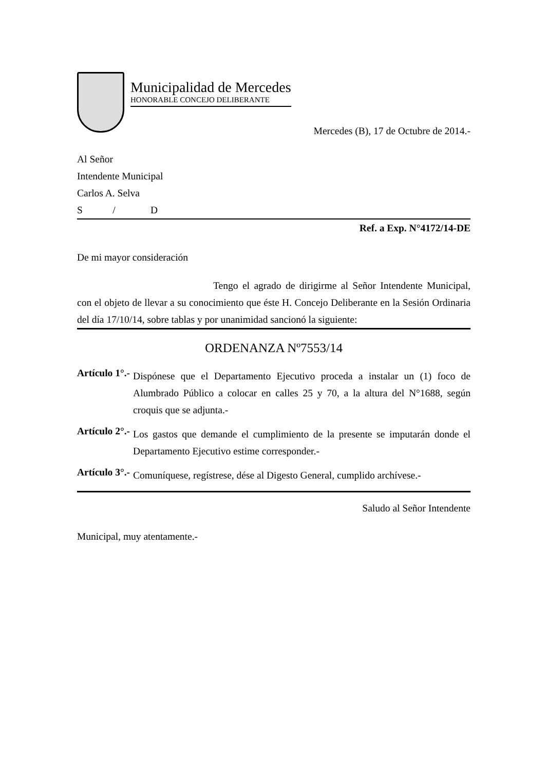Municipalidad de Mercedes
HONORABLE CONCEJO DELIBERANTE
Mercedes (B), 17 de Octubre de 2014.-
Al Señor
Intendente Municipal
Carlos A. Selva
S / D
Ref. a Exp. N°4172/14-DE
De mi mayor consideración
Tengo el agrado de dirigirme al Señor Intendente Municipal, con el objeto de llevar a su conocimiento que éste H. Concejo Deliberante en la Sesión Ordinaria del día 17/10/14, sobre tablas y por unanimidad sancionó la siguiente:
ORDENANZA Nº7553/14
Artículo 1°.-
Dispónese que el Departamento Ejecutivo proceda a instalar un (1) foco de Alumbrado Público a colocar en calles 25 y 70, a la altura del N°1688, según croquis que se adjunta.-
Artículo 2°.-
Los gastos que demande el cumplimiento de la presente se imputarán donde el Departamento Ejecutivo estime corresponder.-
Artículo 3°.-
Comuníquese, regístrese, dése al Digesto General, cumplido archívese.-
Saludo al Señor Intendente
Municipal, muy atentamente.-